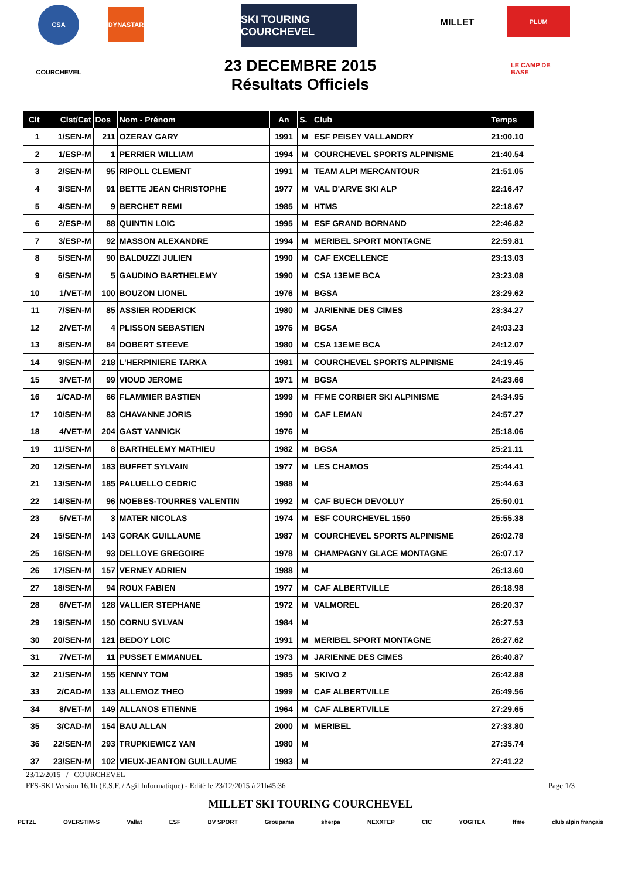CSA DYNASTAR
SKI TOURING COURCHEVEL
MILLET PLUM
COURCHEVEL
LE CAMP DE BASE
23 DECEMBRE 2015
Résultats Officiels
| Clt | Clst/Cat | Dos | Nom - Prénom | An | S. | Club | Temps |
| --- | --- | --- | --- | --- | --- | --- | --- |
| 1 | 1/SEN-M | 211 | OZERAY GARY | 1991 | M | ESF PEISEY VALLANDRY | 21:00.10 |
| 2 | 1/ESP-M | 1 | PERRIER WILLIAM | 1994 | M | COURCHEVEL SPORTS ALPINISME | 21:40.54 |
| 3 | 2/SEN-M | 95 | RIPOLL CLEMENT | 1991 | M | TEAM ALPI MERCANTOUR | 21:51.05 |
| 4 | 3/SEN-M | 91 | BETTE JEAN CHRISTOPHE | 1977 | M | VAL D'ARVE SKI ALP | 22:16.47 |
| 5 | 4/SEN-M | 9 | BERCHET REMI | 1985 | M | HTMS | 22:18.67 |
| 6 | 2/ESP-M | 88 | QUINTIN LOIC | 1995 | M | ESF GRAND BORNAND | 22:46.82 |
| 7 | 3/ESP-M | 92 | MASSON ALEXANDRE | 1994 | M | MERIBEL SPORT MONTAGNE | 22:59.81 |
| 8 | 5/SEN-M | 90 | BALDUZZI JULIEN | 1990 | M | CAF EXCELLENCE | 23:13.03 |
| 9 | 6/SEN-M | 5 | GAUDINO BARTHELEMY | 1990 | M | CSA 13EME BCA | 23:23.08 |
| 10 | 1/VET-M | 100 | BOUZON LIONEL | 1976 | M | BGSA | 23:29.62 |
| 11 | 7/SEN-M | 85 | ASSIER RODERICK | 1980 | M | JARIENNE DES CIMES | 23:34.27 |
| 12 | 2/VET-M | 4 | PLISSON SEBASTIEN | 1976 | M | BGSA | 24:03.23 |
| 13 | 8/SEN-M | 84 | DOBERT STEEVE | 1980 | M | CSA 13EME BCA | 24:12.07 |
| 14 | 9/SEN-M | 218 | L'HERPINIERE TARKA | 1981 | M | COURCHEVEL SPORTS ALPINISME | 24:19.45 |
| 15 | 3/VET-M | 99 | VIOUD JEROME | 1971 | M | BGSA | 24:23.66 |
| 16 | 1/CAD-M | 66 | FLAMMIER BASTIEN | 1999 | M | FFME CORBIER SKI ALPINISME | 24:34.95 |
| 17 | 10/SEN-M | 83 | CHAVANNE JORIS | 1990 | M | CAF LEMAN | 24:57.27 |
| 18 | 4/VET-M | 204 | GAST YANNICK | 1976 | M | | 25:18.06 |
| 19 | 11/SEN-M | 8 | BARTHELEMY MATHIEU | 1982 | M | BGSA | 25:21.11 |
| 20 | 12/SEN-M | 183 | BUFFET SYLVAIN | 1977 | M | LES CHAMOS | 25:44.41 |
| 21 | 13/SEN-M | 185 | PALUELLO CEDRIC | 1988 | M | | 25:44.63 |
| 22 | 14/SEN-M | 96 | NOEBES-TOURRES VALENTIN | 1992 | M | CAF BUECH DEVOLUY | 25:50.01 |
| 23 | 5/VET-M | 3 | MATER NICOLAS | 1974 | M | ESF COURCHEVEL 1550 | 25:55.38 |
| 24 | 15/SEN-M | 143 | GORAK GUILLAUME | 1987 | M | COURCHEVEL SPORTS ALPINISME | 26:02.78 |
| 25 | 16/SEN-M | 93 | DELLOYE GREGOIRE | 1978 | M | CHAMPAGNY GLACE MONTAGNE | 26:07.17 |
| 26 | 17/SEN-M | 157 | VERNEY ADRIEN | 1988 | M | | 26:13.60 |
| 27 | 18/SEN-M | 94 | ROUX FABIEN | 1977 | M | CAF ALBERTVILLE | 26:18.98 |
| 28 | 6/VET-M | 128 | VALLIER STEPHANE | 1972 | M | VALMOREL | 26:20.37 |
| 29 | 19/SEN-M | 150 | CORNU SYLVAN | 1984 | M | | 26:27.53 |
| 30 | 20/SEN-M | 121 | BEDOY LOIC | 1991 | M | MERIBEL SPORT MONTAGNE | 26:27.62 |
| 31 | 7/VET-M | 11 | PUSSET EMMANUEL | 1973 | M | JARIENNE DES CIMES | 26:40.87 |
| 32 | 21/SEN-M | 155 | KENNY TOM | 1985 | M | SKIVO 2 | 26:42.88 |
| 33 | 2/CAD-M | 133 | ALLEMOZ THEO | 1999 | M | CAF ALBERTVILLE | 26:49.56 |
| 34 | 8/VET-M | 149 | ALLANOS ETIENNE | 1964 | M | CAF ALBERTVILLE | 27:29.65 |
| 35 | 3/CAD-M | 154 | BAU ALLAN | 2000 | M | MERIBEL | 27:33.80 |
| 36 | 22/SEN-M | 293 | TRUPKIEWICZ YAN | 1980 | M | | 27:35.74 |
| 37 | 23/SEN-M | 102 | VIEUX-JEANTON GUILLAUME | 1983 | M | | 27:41.22 |
23/12/2015 / COURCHEVEL
FFS-SKI Version 16.1h (E.S.F. / Agil Informatique) - Edité le 23/12/2015 à 21h45:36 Page 1/3
MILLET SKI TOURING COURCHEVEL
PETZL OVERSTIM-S Vallat ESF BV SPORT Groupama sherpa NEXXTEP CIC YOGITEA ffme club alpin français